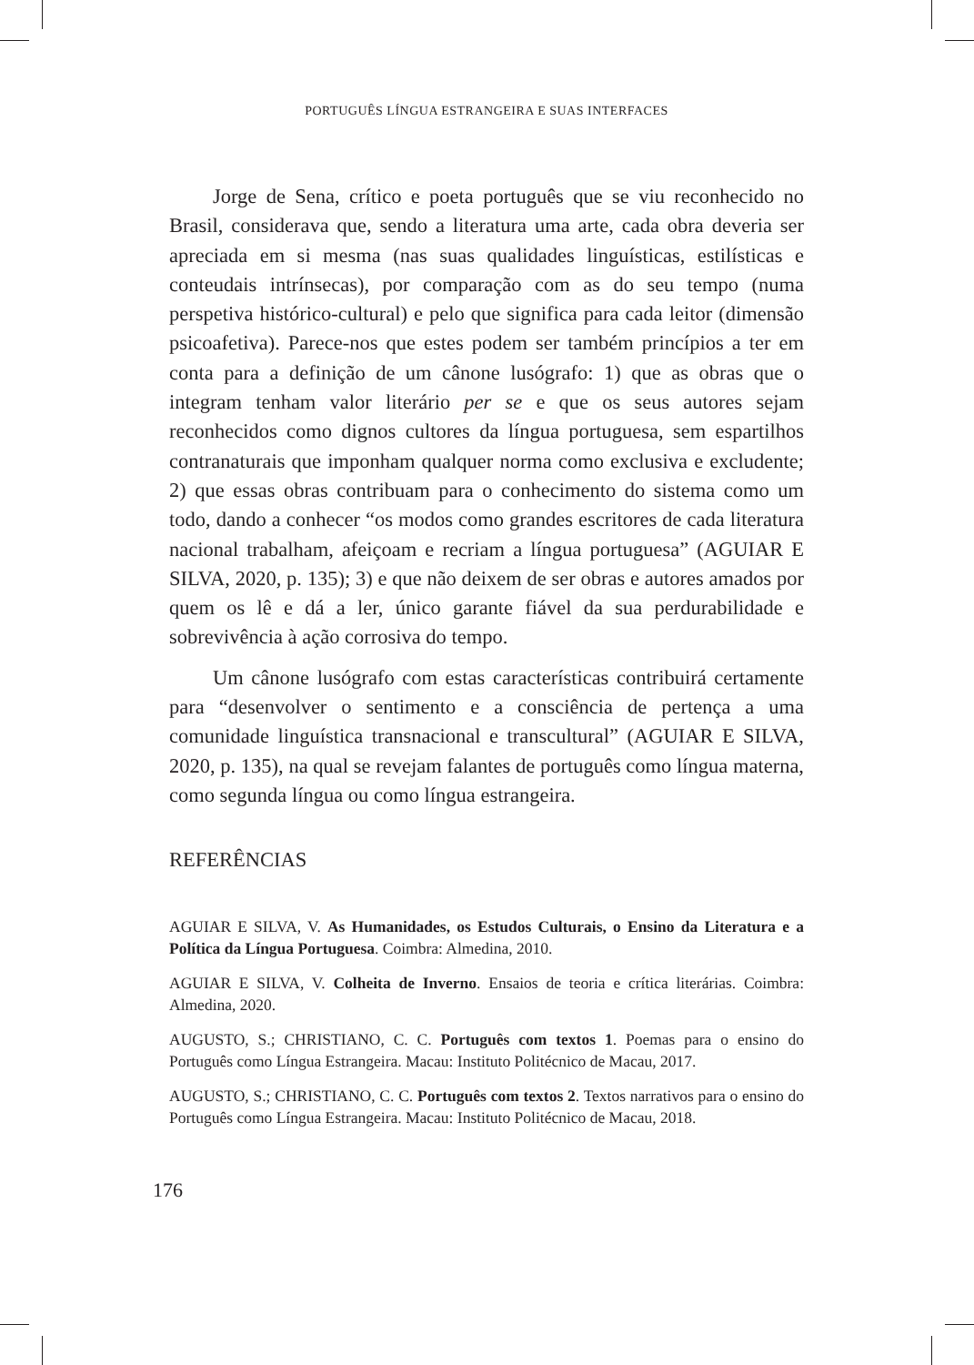PORTUGUÊS LÍNGUA ESTRANGEIRA E SUAS INTERFACES
Jorge de Sena, crítico e poeta português que se viu reconhecido no Brasil, considerava que, sendo a literatura uma arte, cada obra deveria ser apreciada em si mesma (nas suas qualidades linguísticas, estilísticas e conteudais intrínsecas), por comparação com as do seu tempo (numa perspetiva histórico-cultural) e pelo que significa para cada leitor (dimensão psicoafetiva). Parece-nos que estes podem ser também princípios a ter em conta para a definição de um cânone lusógrafo: 1) que as obras que o integram tenham valor literário per se e que os seus autores sejam reconhecidos como dignos cultores da língua portuguesa, sem espartilhos contranaturais que imponham qualquer norma como exclusiva e excludente; 2) que essas obras contribuam para o conhecimento do sistema como um todo, dando a conhecer “os modos como grandes escritores de cada literatura nacional trabalham, afeiçoam e recriam a língua portuguesa” (AGUIAR E SILVA, 2020, p. 135); 3) e que não deixem de ser obras e autores amados por quem os lê e dá a ler, único garante fiável da sua perdurabilidade e sobrevivência à ação corrosiva do tempo.
Um cânone lusógrafo com estas características contribuirá certamente para “desenvolver o sentimento e a consciência de pertença a uma comunidade linguística transnacional e transcultural” (AGUIAR E SILVA, 2020, p. 135), na qual se revejam falantes de português como língua materna, como segunda língua ou como língua estrangeira.
REFERÊNCIAS
AGUIAR E SILVA, V. As Humanidades, os Estudos Culturais, o Ensino da Literatura e a Política da Língua Portuguesa. Coimbra: Almedina, 2010.
AGUIAR E SILVA, V. Colheita de Inverno. Ensaios de teoria e crítica literárias. Coimbra: Almedina, 2020.
AUGUSTO, S.; CHRISTIANO, C. C. Português com textos 1. Poemas para o ensino do Português como Língua Estrangeira. Macau: Instituto Politécnico de Macau, 2017.
AUGUSTO, S.; CHRISTIANO, C. C. Português com textos 2. Textos narrativos para o ensino do Português como Língua Estrangeira. Macau: Instituto Politécnico de Macau, 2018.
176